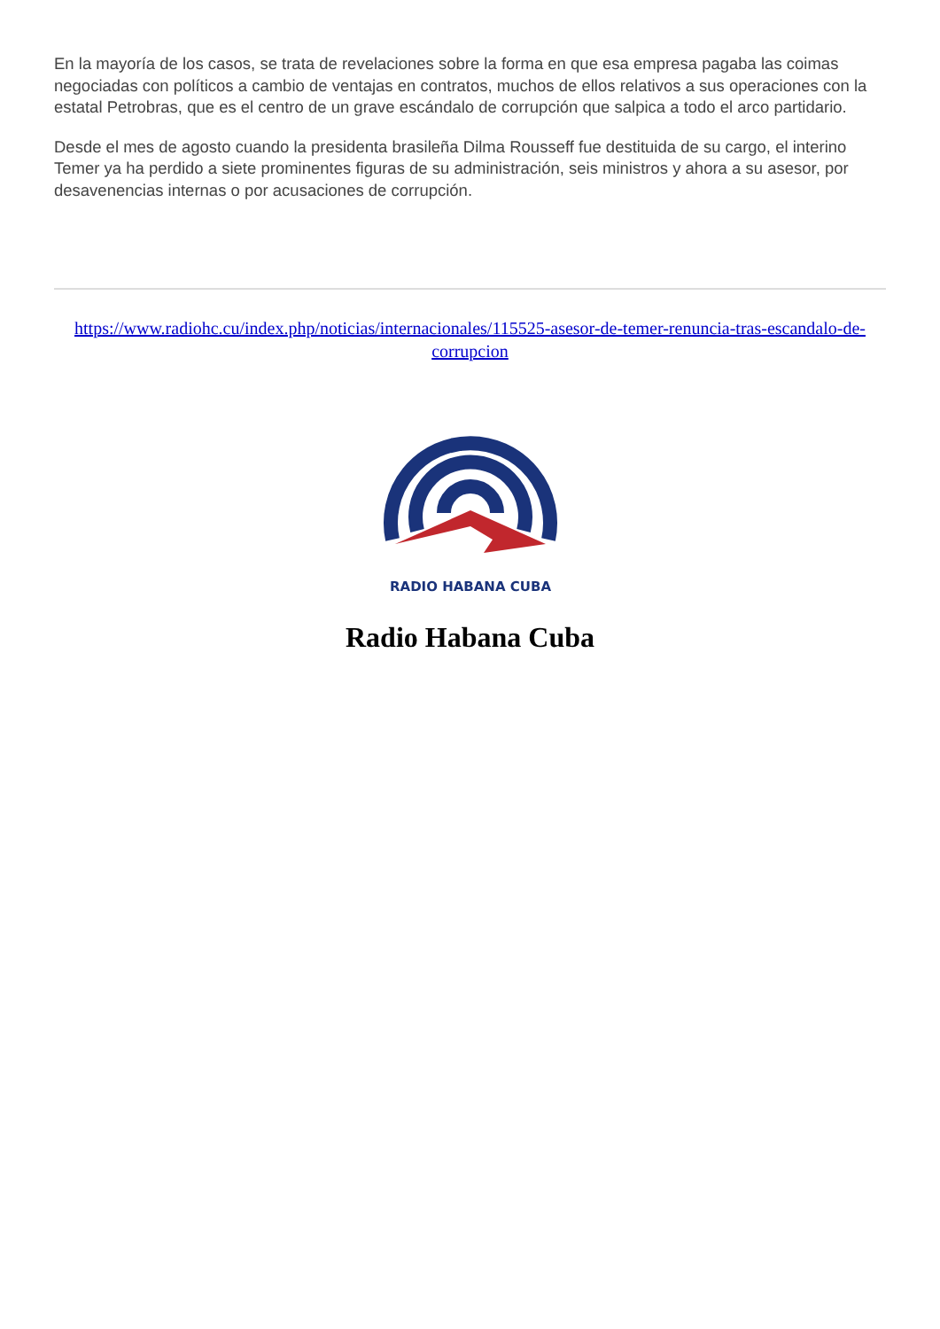En la mayoría de los casos, se trata de revelaciones sobre la forma en que esa empresa pagaba las coimas negociadas con políticos a cambio de ventajas en contratos, muchos de ellos relativos a sus operaciones con la estatal Petrobras, que es el centro de un grave escándalo de corrupción que salpica a todo el arco partidario.
Desde el mes de agosto cuando la presidenta brasileña Dilma Rousseff fue destituida de su cargo, el interino Temer ya ha perdido a siete prominentes figuras de su administración, seis ministros y ahora a su asesor, por desavenencias internas o por acusaciones de corrupción.
https://www.radiohc.cu/index.php/noticias/internacionales/115525-asesor-de-temer-renuncia-tras-escandalo-de-corrupcion
RADIO HABANA CUBA
Radio Habana Cuba